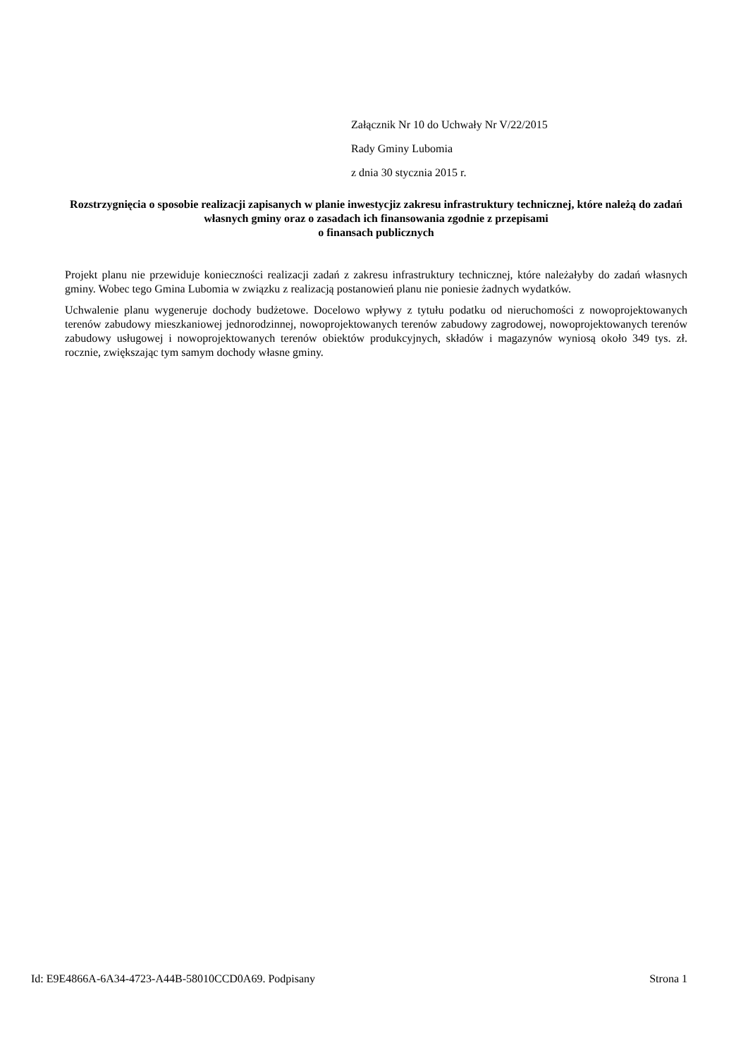Załącznik Nr 10 do Uchwały Nr V/22/2015
Rady Gminy Lubomia
z dnia 30 stycznia 2015 r.
Rozstrzygnięcia o sposobie realizacji zapisanych w planie inwestycjiz zakresu infrastruktury technicznej, które należą do zadań własnych gminy oraz o zasadach ich finansowania zgodnie z przepisami
o finansach publicznych
Projekt planu nie przewiduje konieczności realizacji zadań z zakresu infrastruktury technicznej, które należałyby do zadań własnych gminy. Wobec tego Gmina Lubomia w związku z realizacją postanowień planu nie poniesie żadnych wydatków.
Uchwalenie planu wygeneruje dochody budżetowe. Docelowo wpływy z tytułu podatku od nieruchomości z nowoprojektowanych terenów zabudowy mieszkaniowej jednorodzinnej, nowoprojektowanych terenów zabudowy zagrodowej, nowoprojektowanych terenów zabudowy usługowej i nowoprojektowanych terenów obiektów produkcyjnych, składów i magazynów wyniosą około 349 tys. zł. rocznie, zwiększając tym samym dochody własne gminy.
Id: E9E4866A-6A34-4723-A44B-58010CCD0A69. Podpisany Strona 1